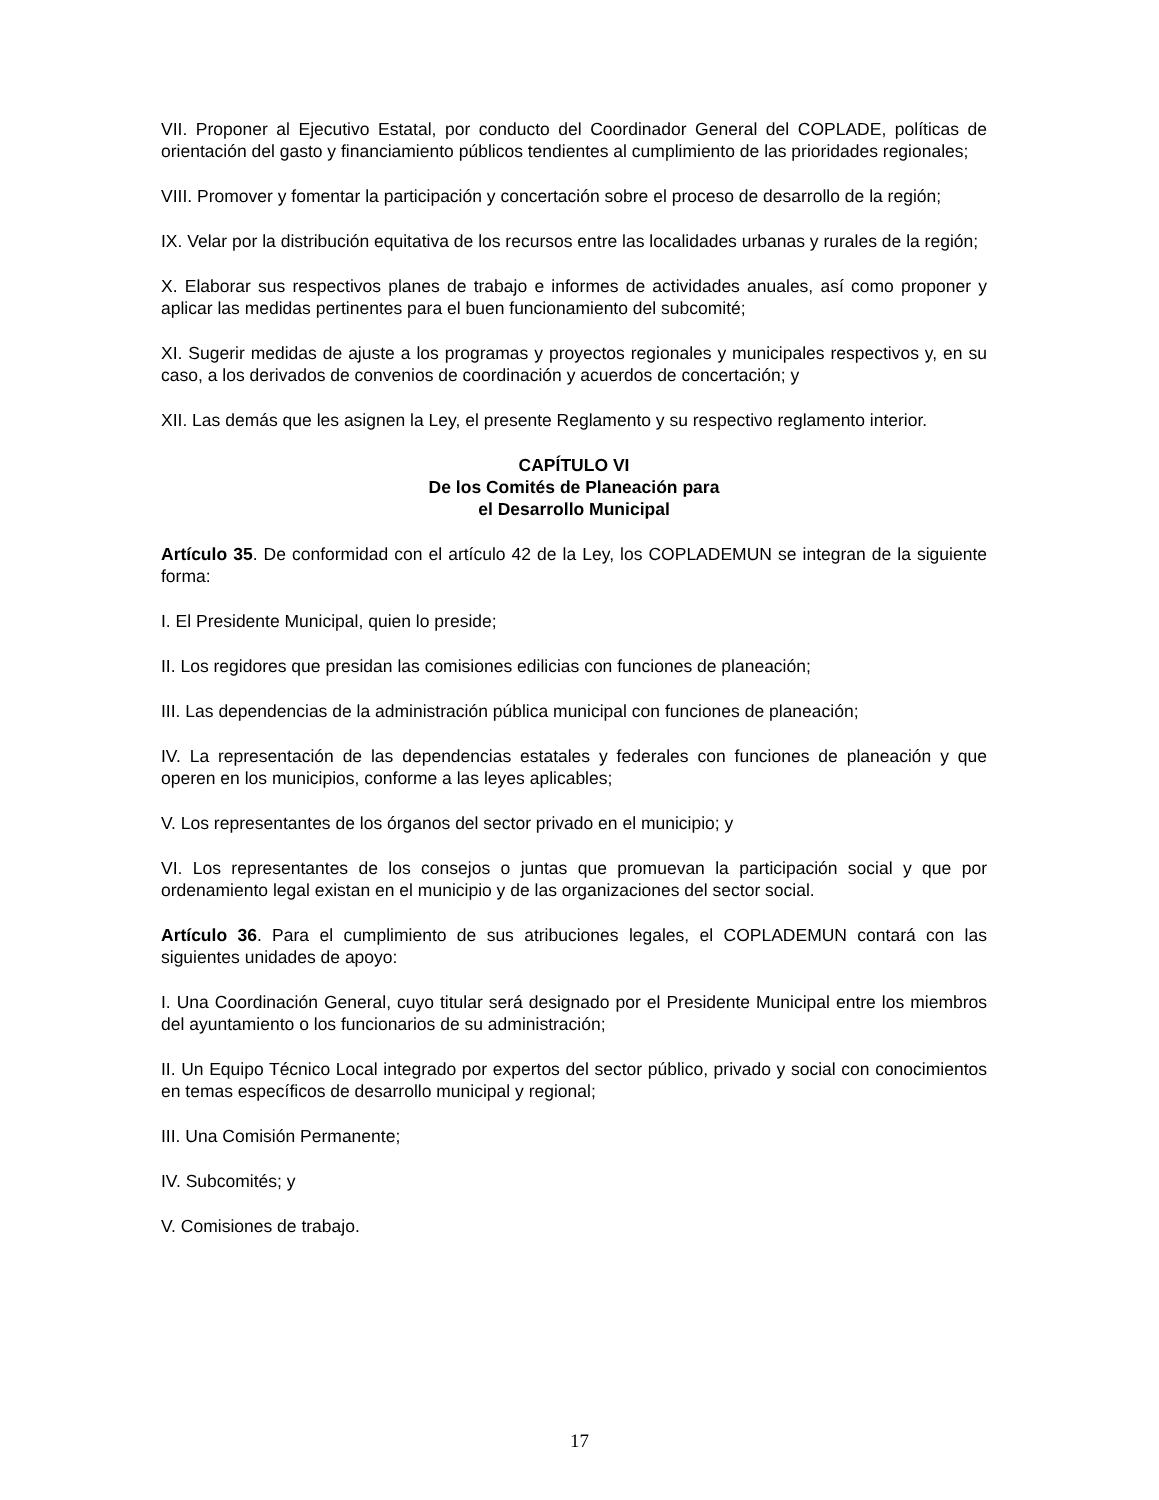VII. Proponer al Ejecutivo Estatal, por conducto del Coordinador General del COPLADE, políticas de orientación del gasto y financiamiento públicos tendientes al cumplimiento de las prioridades regionales;
VIII. Promover y fomentar la participación y concertación sobre el proceso de desarrollo de la región;
IX. Velar por la distribución equitativa de los recursos entre las localidades urbanas y rurales de la región;
X. Elaborar sus respectivos planes de trabajo e informes de actividades anuales, así como proponer y aplicar las medidas pertinentes para el buen funcionamiento del subcomité;
XI. Sugerir medidas de ajuste a los programas y proyectos regionales y municipales respectivos y, en su caso, a los derivados de convenios de coordinación y acuerdos de concertación; y
XII. Las demás que les asignen la Ley, el presente Reglamento y su respectivo reglamento interior.
CAPÍTULO VI
De los Comités de Planeación para
el Desarrollo Municipal
Artículo 35. De conformidad con el artículo 42 de la Ley, los COPLADEMUN se integran de la siguiente forma:
I. El Presidente Municipal, quien lo preside;
II. Los regidores que presidan las comisiones edilicias con funciones de planeación;
III. Las dependencias de la administración pública municipal con funciones de planeación;
IV. La representación de las dependencias estatales y federales con funciones de planeación y que operen en los municipios, conforme a las leyes aplicables;
V. Los representantes de los órganos del sector privado en el municipio; y
VI. Los representantes de los consejos o juntas que promuevan la participación social y que por ordenamiento legal existan en el municipio y de las organizaciones del sector social.
Artículo 36. Para el cumplimiento de sus atribuciones legales, el COPLADEMUN contará con las siguientes unidades de apoyo:
I. Una Coordinación General, cuyo titular será designado por el Presidente Municipal entre los miembros del ayuntamiento o los funcionarios de su administración;
II. Un Equipo Técnico Local integrado por expertos del sector público, privado y social con conocimientos en temas específicos de desarrollo municipal y regional;
III. Una Comisión Permanente;
IV. Subcomités; y
V. Comisiones de trabajo.
17